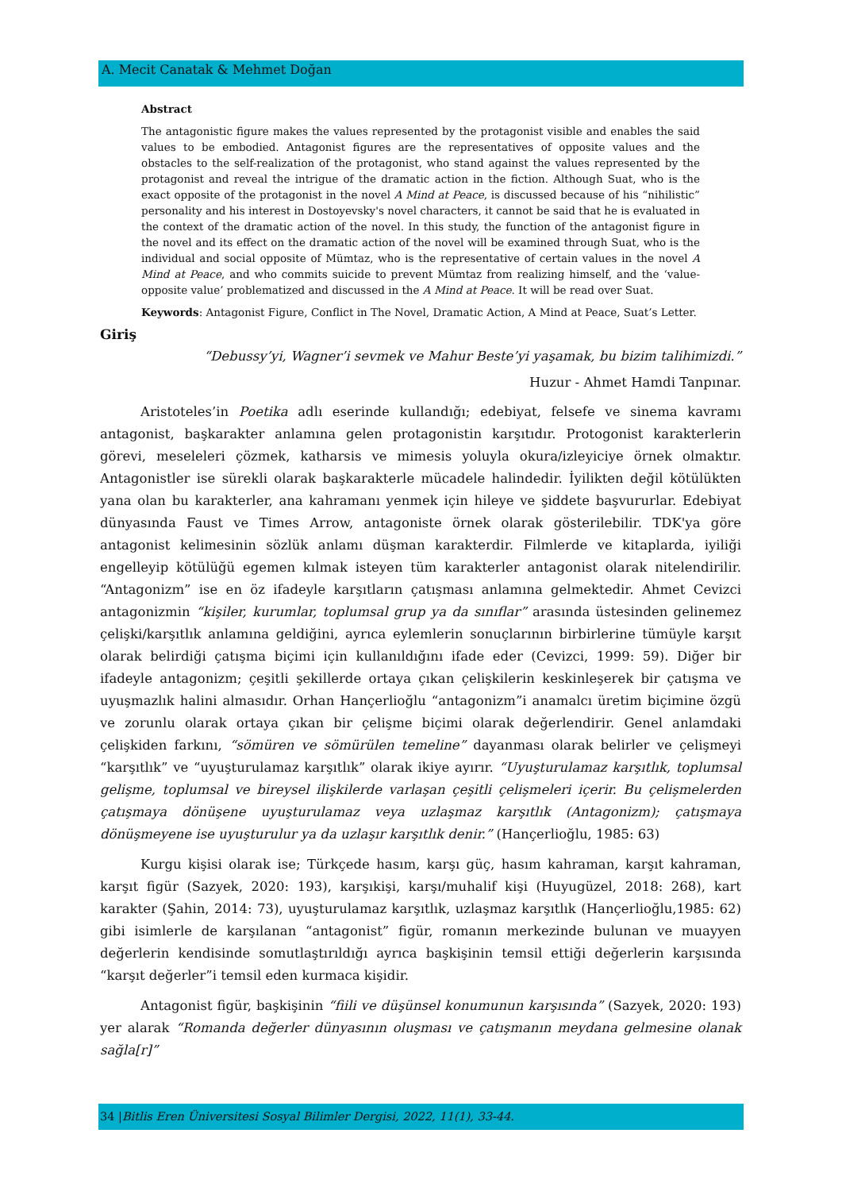A. Mecit Canatak & Mehmet Doğan
Abstract
The antagonistic figure makes the values represented by the protagonist visible and enables the said values to be embodied. Antagonist figures are the representatives of opposite values and the obstacles to the self-realization of the protagonist, who stand against the values represented by the protagonist and reveal the intrigue of the dramatic action in the fiction. Although Suat, who is the exact opposite of the protagonist in the novel A Mind at Peace, is discussed because of his “nihilistic” personality and his interest in Dostoyevsky's novel characters, it cannot be said that he is evaluated in the context of the dramatic action of the novel. In this study, the function of the antagonist figure in the novel and its effect on the dramatic action of the novel will be examined through Suat, who is the individual and social opposite of Mümtaz, who is the representative of certain values in the novel A Mind at Peace, and who commits suicide to prevent Mümtaz from realizing himself, and the ‘value-opposite value’ problematized and discussed in the A Mind at Peace. It will be read over Suat.
Keywords: Antagonist Figure, Conflict in The Novel, Dramatic Action, A Mind at Peace, Suat’s Letter.
Giriş
“Debussy’yi, Wagner’i sevmek ve Mahur Beste’yi yaşamak, bu bizim talihimizdi.”
Huzur - Ahmet Hamdi Tanpınar.
Aristoteles’in Poetika adlı eserinde kullandığı; edebiyat, felsefe ve sinema kavramı antagonist, başkarakter anlamına gelen protagonistin karşıtıdır. Protogonist karakterlerin görevi, meseleleri çözmek, katharsis ve mimesis yoluyla okura/izleyiciye örnek olmaktır. Antagonistler ise sürekli olarak başkarakterle mücadele halindedir. İyilikten değil kötülükten yana olan bu karakterler, ana kahramanı yenmek için hileye ve şiddete başvururlar. Edebiyat dünyasında Faust ve Times Arrow, antagoniste örnek olarak gösterilebilir. TDK'ya göre antagonist kelimesinin sözlük anlamı düşman karakterdir. Filmlerde ve kitaplarda, iyiliği engelleyip kötülüğü egemen kılmak isteyen tüm karakterler antagonist olarak nitelendirilir. “Antagonizm” ise en öz ifadeyle karşıtların çatışması anlamına gelmektedir. Ahmet Cevizci antagonizmin “kişiler, kurumlar, toplumsal grup ya da sınıflar” arasında üstesinden gelinemez çelişki/karşıtlık anlamına geldiğini, ayrıca eylemlerin sonuçlarının birbirlerine tümüyle karşıt olarak belirdiği çatışma biçimi için kullanıldığını ifade eder (Cevizci, 1999: 59). Diğer bir ifadeyle antagonizm; çeşitli şekillerde ortaya çıkan çelişkilerin keskinleşerek bir çatışma ve uyuşmazlık halini almasıdır. Orhan Hançerlioğlu “antagonizm”i anamalcı üretim biçimine özgü ve zorunlu olarak ortaya çıkan bir çelişme biçimi olarak değerlendirir. Genel anlamdaki çelişkiden farkını, “sömüren ve sömürülen temeline” dayanması olarak belirler ve çelişmeyi “karşıtlık” ve “uyuşturulamaz karşıtlık” olarak ikiye ayırır. “Uyuşturulamaz karşıtlık, toplumsal gelişme, toplumsal ve bireysel ilişkilerde varlaşan çeşitli çelişmeleri içerir. Bu çelişmelerden çatışmaya dönüşene uyuşturulamaz veya uzlaşmaz karşıtlık (Antagonizm); çatışmaya dönüşmeyene ise uyuşturulur ya da uzlaşır karşıtlık denir.” (Hançerlioğlu, 1985: 63)
Kurgu kişisi olarak ise; Türkçede hasım, karşı güç, hasım kahraman, karşıt kahraman, karşıt figür (Sazyek, 2020: 193), karşıkişi, karşı/muhalif kişi (Huyugüzel, 2018: 268), kart karakter (Şahin, 2014: 73), uyuşturulamaz karşıtlık, uzlaşmaz karşıtlık (Hançerlioğlu,1985: 62) gibi isimlerle de karşılanan “antagonist” figür, romanın merkezinde bulunan ve muayyen değerlerin kendisinde somutlaştırıldığı ayrıca başkişinin temsil ettiği değerlerin karşısında “karşıt değerler”i temsil eden kurmaca kişidir.
Antagonist figür, başkişinin “fiili ve düşünsel konumunun karşısında” (Sazyek, 2020: 193) yer alarak “Romanda değerler dünyasının oluşması ve çatışmanın meydana gelmesine olanak sağla[r]”
34 |Bitlis Eren Üniversitesi Sosyal Bilimler Dergisi, 2022, 11(1), 33-44.